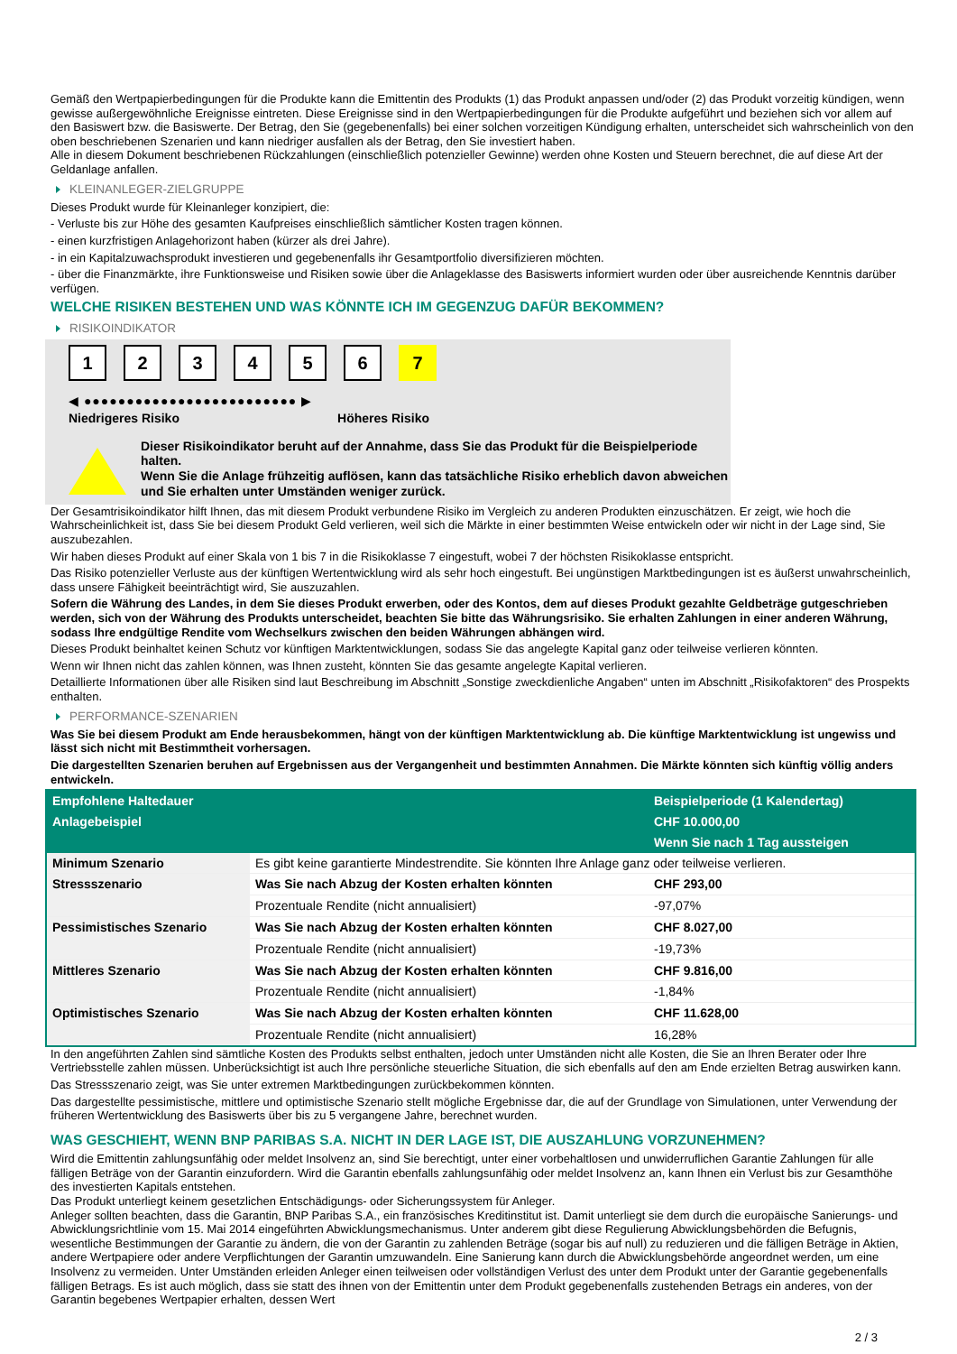Gemäß den Wertpapierbedingungen für die Produkte kann die Emittentin des Produkts (1) das Produkt anpassen und/oder (2) das Produkt vorzeitig kündigen, wenn gewisse außergewöhnliche Ereignisse eintreten. Diese Ereignisse sind in den Wertpapierbedingungen für die Produkte aufgeführt und beziehen sich vor allem auf den Basiswert bzw. die Basiswerte. Der Betrag, den Sie (gegebenenfalls) bei einer solchen vorzeitigen Kündigung erhalten, unterscheidet sich wahrscheinlich von den oben beschriebenen Szenarien und kann niedriger ausfallen als der Betrag, den Sie investiert haben.
Alle in diesem Dokument beschriebenen Rückzahlungen (einschließlich potenzieller Gewinne) werden ohne Kosten und Steuern berechnet, die auf diese Art der Geldanlage anfallen.
KLEINANLEGER-ZIELGRUPPE
Dieses Produkt wurde für Kleinanleger konzipiert, die:
- Verluste bis zur Höhe des gesamten Kaufpreises einschließlich sämtlicher Kosten tragen können.
- einen kurzfristigen Anlagehorizont haben (kürzer als drei Jahre).
- in ein Kapitalzuwachsprodukt investieren und gegebenenfalls ihr Gesamtportfolio diversifizieren möchten.
- über die Finanzmärkte, ihre Funktionsweise und Risiken sowie über die Anlageklasse des Basiswerts informiert wurden oder über ausreichende Kenntnis darüber verfügen.
WELCHE RISIKEN BESTEHEN UND WAS KÖNNTE ICH IM GEGENZUG DAFÜR BEKOMMEN?
RISIKOINDIKATOR
123456 7
◀ ●●●●●●●●●●●●●●●●●●●●●●●●● ▶
Niedrigeres Risiko Höheres Risiko
Dieser Risikoindikator beruht auf der Annahme, dass Sie das Produkt für die Beispielperiode halten.
Wenn Sie die Anlage frühzeitig auflösen, kann das tatsächliche Risiko erheblich davon abweichen und Sie erhalten unter Umständen weniger zurück.
Der Gesamtrisikoindikator hilft Ihnen, das mit diesem Produkt verbundene Risiko im Vergleich zu anderen Produkten einzuschätzen. Er zeigt, wie hoch die Wahrscheinlichkeit ist, dass Sie bei diesem Produkt Geld verlieren, weil sich die Märkte in einer bestimmten Weise entwickeln oder wir nicht in der Lage sind, Sie auszubezahlen.
Wir haben dieses Produkt auf einer Skala von 1 bis 7 in die Risikoklasse 7 eingestuft, wobei 7 der höchsten Risikoklasse entspricht.
Das Risiko potenzieller Verluste aus der künftigen Wertentwicklung wird als sehr hoch eingestuft. Bei ungünstigen Marktbedingungen ist es äußerst unwahrscheinlich, dass unsere Fähigkeit beeinträchtigt wird, Sie auszuzahlen.
Sofern die Währung des Landes, in dem Sie dieses Produkt erwerben, oder des Kontos, dem auf dieses Produkt gezahlte Geldbeträge gutgeschrieben werden, sich von der Währung des Produkts unterscheidet, beachten Sie bitte das Währungsrisiko. Sie erhalten Zahlungen in einer anderen Währung, sodass Ihre endgültige Rendite vom Wechselkurs zwischen den beiden Währungen abhängen wird.
Dieses Produkt beinhaltet keinen Schutz vor künftigen Marktentwicklungen, sodass Sie das angelegte Kapital ganz oder teilweise verlieren könnten.
Wenn wir Ihnen nicht das zahlen können, was Ihnen zusteht, könnten Sie das gesamte angelegte Kapital verlieren.
Detaillierte Informationen über alle Risiken sind laut Beschreibung im Abschnitt „Sonstige zweckdienliche Angaben“ unten im Abschnitt „Risikofaktoren“ des Prospekts enthalten.
PERFORMANCE-SZENARIEN
Was Sie bei diesem Produkt am Ende herausbekommen, hängt von der künftigen Marktentwicklung ab. Die künftige Marktentwicklung ist ungewiss und lässt sich nicht mit Bestimmtheit vorhersagen.
Die dargestellten Szenarien beruhen auf Ergebnissen aus der Vergangenheit und bestimmten Annahmen. Die Märkte könnten sich künftig völlig anders entwickeln.
| Empfohlene Haltedauer | | Beispielperiode (1 Kalendertag) |
| --- | --- | --- |
| Anlagebeispiel | | CHF 10.000,00 |
| | | Wenn Sie nach 1 Tag aussteigen |
| Minimum Szenario | Es gibt keine garantierte Mindestrendite. Sie könnten Ihre Anlage ganz oder teilweise verlieren. | |
| Stressszenario | Was Sie nach Abzug der Kosten erhalten könnten | CHF 293,00 |
| | Prozentuale Rendite (nicht annualisiert) | -97,07% |
| Pessimistisches Szenario | Was Sie nach Abzug der Kosten erhalten könnten | CHF 8.027,00 |
| | Prozentuale Rendite (nicht annualisiert) | -19,73% |
| Mittleres Szenario | Was Sie nach Abzug der Kosten erhalten könnten | CHF 9.816,00 |
| | Prozentuale Rendite (nicht annualisiert) | -1,84% |
| Optimistisches Szenario | Was Sie nach Abzug der Kosten erhalten könnten | CHF 11.628,00 |
| | Prozentuale Rendite (nicht annualisiert) | 16,28% |
In den angeführten Zahlen sind sämtliche Kosten des Produkts selbst enthalten, jedoch unter Umständen nicht alle Kosten, die Sie an Ihren Berater oder Ihre Vertriebsstelle zahlen müssen. Unberücksichtigt ist auch Ihre persönliche steuerliche Situation, die sich ebenfalls auf den am Ende erzielten Betrag auswirken kann.
Das Stressszenario zeigt, was Sie unter extremen Marktbedingungen zurückbekommen könnten.
Das dargestellte pessimistische, mittlere und optimistische Szenario stellt mögliche Ergebnisse dar, die auf der Grundlage von Simulationen, unter Verwendung der früheren Wertentwicklung des Basiswerts über bis zu 5 vergangene Jahre, berechnet wurden.
WAS GESCHIEHT, WENN BNP PARIBAS S.A. NICHT IN DER LAGE IST, DIE AUSZAHLUNG VORZUNEHMEN?
Wird die Emittentin zahlungsunfähig oder meldet Insolvenz an, sind Sie berechtigt, unter einer vorbehaltlosen und unwiderruflichen Garantie Zahlungen für alle fälligen Beträge von der Garantin einzufordern. Wird die Garantin ebenfalls zahlungsunfähig oder meldet Insolvenz an, kann Ihnen ein Verlust bis zur Gesamthöhe des investierten Kapitals entstehen.
Das Produkt unterliegt keinem gesetzlichen Entschädigungs- oder Sicherungssystem für Anleger.
Anleger sollten beachten, dass die Garantin, BNP Paribas S.A., ein französisches Kreditinstitut ist. Damit unterliegt sie dem durch die europäische Sanierungs- und Abwicklungsrichtlinie vom 15. Mai 2014 eingeführten Abwicklungsmechanismus. Unter anderem gibt diese Regulierung Abwicklungsbehörden die Befugnis, wesentliche Bestimmungen der Garantie zu ändern, die von der Garantin zu zahlenden Beträge (sogar bis auf null) zu reduzieren und die fälligen Beträge in Aktien, andere Wertpapiere oder andere Verpflichtungen der Garantin umzuwandeln. Eine Sanierung kann durch die Abwicklungsbehörde angeordnet werden, um eine Insolvenz zu vermeiden. Unter Umständen erleiden Anleger einen teilweisen oder vollständigen Verlust des unter dem Produkt unter der Garantie gegebenenfalls fälligen Betrags. Es ist auch möglich, dass sie statt des ihnen von der Emittentin unter dem Produkt gegebenenfalls zustehenden Betrags ein anderes, von der Garantin begebenes Wertpapier erhalten, dessen Wert
2 / 3